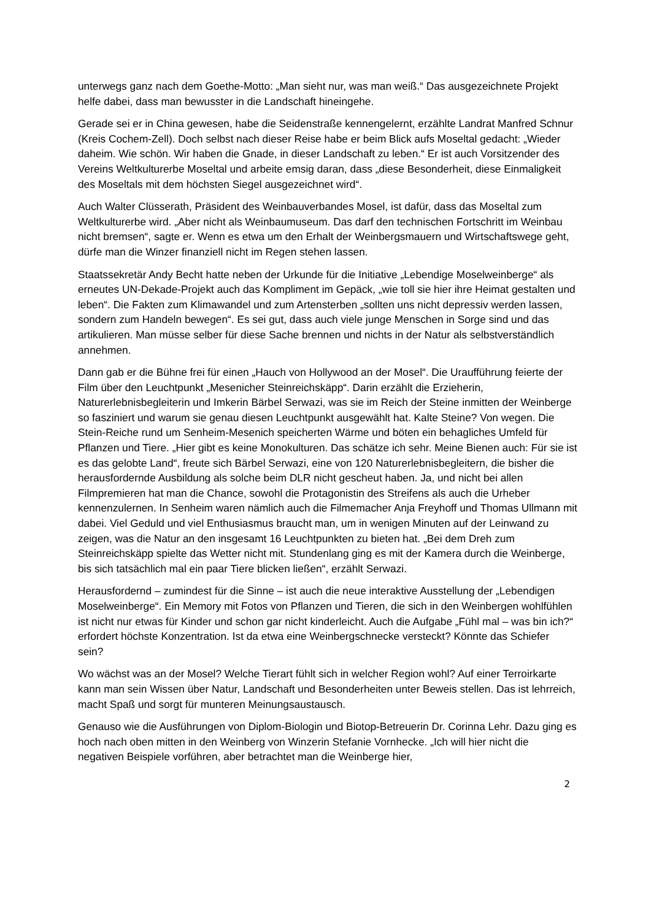unterwegs ganz nach dem Goethe-Motto: „Man sieht nur, was man weiß.“ Das ausgezeichnete Projekt helfe dabei, dass man bewusster in die Landschaft hineingehe.
Gerade sei er in China gewesen, habe die Seidenstraße kennengelernt, erzählte Landrat Manfred Schnur (Kreis Cochem-Zell). Doch selbst nach dieser Reise habe er beim Blick aufs Moseltal gedacht: „Wieder daheim. Wie schön. Wir haben die Gnade, in dieser Landschaft zu leben.“ Er ist auch Vorsitzender des Vereins Weltkulturerbe Moseltal und arbeite emsig daran, dass „diese Besonderheit, diese Einmaligkeit des Moseltals mit dem höchsten Siegel ausgezeichnet wird“.
Auch Walter Clüsserath, Präsident des Weinbauverbandes Mosel, ist dafür, dass das Moseltal zum Weltkulturerbe wird. „Aber nicht als Weinbaumuseum. Das darf den technischen Fortschritt im Weinbau nicht bremsen“, sagte er. Wenn es etwa um den Erhalt der Weinbergsmauern und Wirtschaftswege geht, dürfe man die Winzer finanziell nicht im Regen stehen lassen.
Staatssekretär Andy Becht hatte neben der Urkunde für die Initiative „Lebendige Moselweinberge“ als erneutes UN-Dekade-Projekt auch das Kompliment im Gepäck, „wie toll sie hier ihre Heimat gestalten und leben“. Die Fakten zum Klimawandel und zum Artensterben „sollten uns nicht depressiv werden lassen, sondern zum Handeln bewegen“. Es sei gut, dass auch viele junge Menschen in Sorge sind und das artikulieren. Man müsse selber für diese Sache brennen und nichts in der Natur als selbstverständlich annehmen.
Dann gab er die Bühne frei für einen „Hauch von Hollywood an der Mosel“. Die Uraufführung feierte der Film über den Leuchtpunkt „Mesenicher Steinreichskäpp“. Darin erzählt die Erzieherin, Naturerlebnisbegleiterin und Imkerin Bärbel Serwazi, was sie im Reich der Steine inmitten der Weinberge so fasziniert und warum sie genau diesen Leuchtpunkt ausgewählt hat. Kalte Steine? Von wegen. Die Stein-Reiche rund um Senheim-Mesenich speicherten Wärme und böten ein behagliches Umfeld für Pflanzen und Tiere. „Hier gibt es keine Monokulturen. Das schätze ich sehr. Meine Bienen auch: Für sie ist es das gelobte Land“, freute sich Bärbel Serwazi, eine von 120 Naturerlebnisbegleitern, die bisher die herausfordernde Ausbildung als solche beim DLR nicht gescheut haben. Ja, und nicht bei allen Filmpremieren hat man die Chance, sowohl die Protagonistin des Streifens als auch die Urheber kennenzulernen. In Senheim waren nämlich auch die Filmemacher Anja Freyhoff und Thomas Ullmann mit dabei. Viel Geduld und viel Enthusiasmus braucht man, um in wenigen Minuten auf der Leinwand zu zeigen, was die Natur an den insgesamt 16 Leuchtpunkten zu bieten hat. „Bei dem Dreh zum Steinreichskäpp spielte das Wetter nicht mit. Stundenlang ging es mit der Kamera durch die Weinberge, bis sich tatsächlich mal ein paar Tiere blicken ließen“, erzählt Serwazi.
Herausfordernd – zumindest für die Sinne – ist auch die neue interaktive Ausstellung der „Lebendigen Moselweinberge“. Ein Memory mit Fotos von Pflanzen und Tieren, die sich in den Weinbergen wohlfühlen ist nicht nur etwas für Kinder und schon gar nicht kinderleicht. Auch die Aufgabe „Fühl mal – was bin ich?“ erfordert höchste Konzentration. Ist da etwa eine Weinbergschnecke versteckt? Könnte das Schiefer sein?
Wo wächst was an der Mosel? Welche Tierart fühlt sich in welcher Region wohl? Auf einer Terroirkarte kann man sein Wissen über Natur, Landschaft und Besonderheiten unter Beweis stellen. Das ist lehrreich, macht Spaß und sorgt für munteren Meinungsaustausch.
Genauso wie die Ausführungen von Diplom-Biologin und Biotop-Betreuerin Dr. Corinna Lehr. Dazu ging es hoch nach oben mitten in den Weinberg von Winzerin Stefanie Vornhecke. „Ich will hier nicht die negativen Beispiele vorführen, aber betrachtet man die Weinberge hier,
2